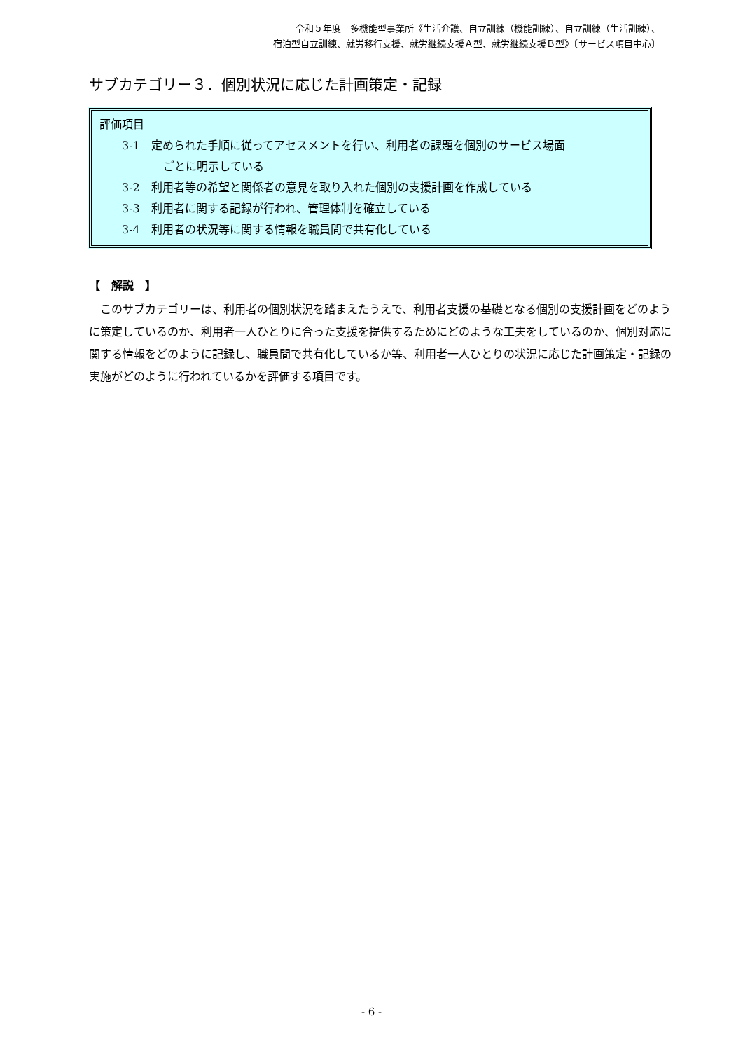令和５年度　多機能型事業所《生活介護、自立訓練（機能訓練）、自立訓練（生活訓練）、
宿泊型自立訓練、就労移行支援、就労継続支援Ａ型、就労継続支援Ｂ型》〔サービス項目中心〕
サブカテゴリー３．個別状況に応じた計画策定・記録
評価項目
3-1　定められた手順に従ってアセスメントを行い、利用者の課題を個別のサービス場面
ごとに明示している
3-2　利用者等の希望と関係者の意見を取り入れた個別の支援計画を作成している
3-3　利用者に関する記録が行われ、管理体制を確立している
3-4　利用者の状況等に関する情報を職員間で共有化している
【　解説　】
　このサブカテゴリーは、利用者の個別状況を踏まえたうえで、利用者支援の基礎となる個別の支援計画をどのように策定しているのか、利用者一人ひとりに合った支援を提供するためにどのような工夫をしているのか、個別対応に関する情報をどのように記録し、職員間で共有化しているか等、利用者一人ひとりの状況に応じた計画策定・記録の実施がどのように行われているかを評価する項目です。
- 6 -